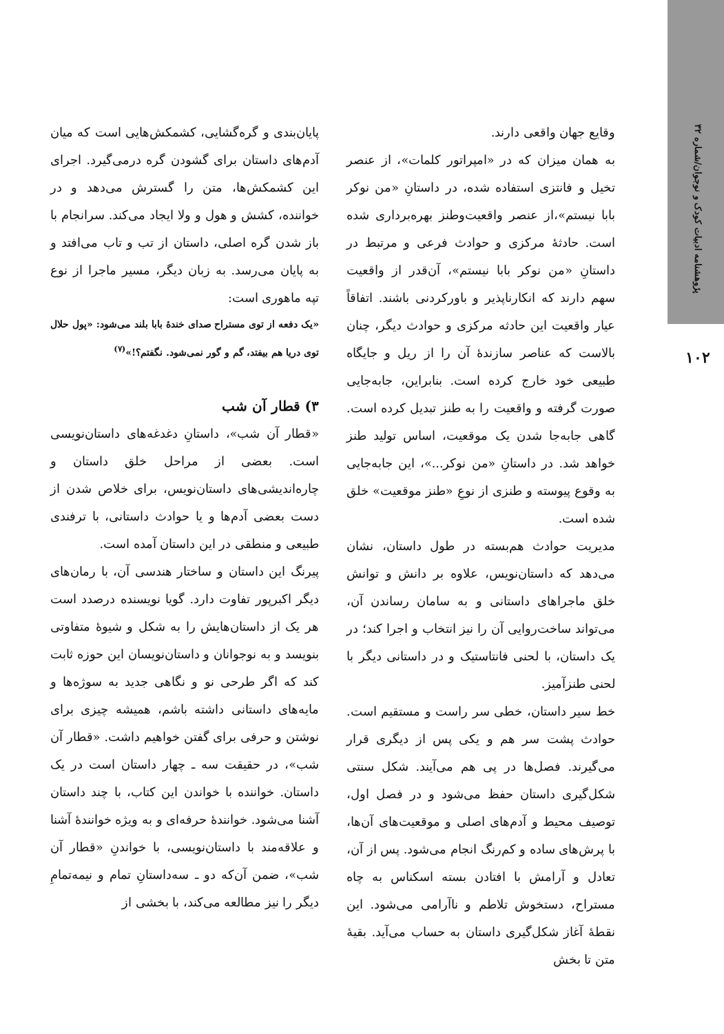پژوهشنامه ادبیات کودک و نوجوان/شماره ۳۲
۱۰۲
وقایع جهان واقعی دارند.
به همان میزان که در «امپراتور کلمات»، از عنصر تخیل و فانتزی استفاده شده، در داستانِ «من نوکر بابا نیستم»،از عنصر واقعیت‌وطنز بهره‌برداری شده است. حادثهٔ مرکزی و حوادث فرعی و مرتبط در داستانِ «من نوکر بابا نیستم»، آن‌قدر از واقعیت سهم دارند که انکارناپذیر و باورکردنی باشند. اتفاقاً عیار واقعیت این حادثه مرکزی و حوادث دیگر، چنان بالاست که عناصر سازندهٔ آن را از ریل و جایگاه طبیعی خود خارج کرده است. بنابراین، جابه‌جایی صورت گرفته و واقعیت را به طنز تبدیل کرده است. گاهی جابه‌جا شدن یک موقعیت، اساس تولید طنز خواهد شد. در داستانِ «من نوکر...»، این جابه‌جایی به وقوع پیوسته و طنزی از نوعِ «طنز موقعیت» خلق شده است.
مدیریت حوادث هم‌بسته در طول داستان، نشان می‌دهد که داستان‌نویس، علاوه بر دانش و توانش خلق ماجراهای داستانی و به سامان رساندن آن، می‌تواند ساخت‌روایی آن را نیز انتخاب و اجرا کند؛ در یک داستان، با لحنی فانتاستیک و در داستانی دیگر با لحنی طنزآمیز.
خط سیر داستان، خطی سر راست و مستقیم است. حوادث پشت سر هم و یکی پس از دیگری قرار می‌گیرند. فصل‌ها در پی هم می‌آیند. شکل سنتی شکل‌گیری داستان حفظ می‌شود و در فصل اول، توصیف محیط و آدم‌های اصلی و موقعیت‌های آن‌ها، با پرش‌های ساده و کم‌رنگ انجام می‌شود. پس از آن، تعادل و آرامش با افتادن بسته اسکناس به چاه مستراح، دستخوش تلاطم و ناآرامی می‌شود. این نقطهٔ آغاز شکل‌گیری داستان به حساب می‌آید. بقیهٔ متن تا بخش
پایان‌بندی و گره‌گشایی، کشمکش‌هایی است که میان آدم‌های داستان برای گشودن گره درمی‌گیرد. اجرای این کشمکش‌ها، متن را گسترش می‌دهد و در خواننده، کشش و هول و ولا ایجاد می‌کند. سرانجام با باز شدن گره اصلی، داستان از تب و تاب می‌افتد و به پایان می‌رسد. به زبان دیگر، مسیر ماجرا از نوع تپه ماهوری است:
«یک دفعه از توی مستراح صدای خندهٔ بابا بلند می‌شود: «پول حلال توی دریا هم بیفتد، گم و گور نمی‌شود. نگفتم؟!»<sup>(۷)</sup>
۳) قطار آن شب
«قطار آن شب»، داستانِ دغدغه‌های داستان‌نویسی است. بعضی از مراحل خلق داستان و چاره‌اندیشی‌های داستان‌نویس، برای خلاص شدن از دست بعضی آدم‌ها و یا حوادث داستانی، با ترفندی طبیعی و منطقی در این داستان آمده است.
پیرنگ این داستان و ساختار هندسی آن، با رمان‌های دیگر اکبرپور تفاوت دارد. گویا نویسنده درصدد است هر یک از داستان‌هایش را به شکل و شیوهٔ متفاوتی بنویسد و به نوجوانان و داستان‌نویسان این حوزه ثابت کند که اگر طرحی نو و نگاهی جدید به سوژه‌ها و مایه‌های داستانی داشته باشم، همیشه چیزی برای نوشتن و حرفی برای گفتن خواهیم داشت. «قطار آن شب»، در حقیقت سه ـ چهار داستان است در یک داستان. خواننده با خواندن این کتاب، با چند داستان آشنا می‌شود. خوانندهٔ حرفه‌ای و به ویژه خوانندهٔ آشنا و علاقه‌مند با داستان‌نویسی، با خواندنِ «قطار آن شب»، ضمن آن‌که دو ـ سه‌داستانِ تمام و نیمه‌تمامِ دیگر را نیز مطالعه می‌کند، با بخشی از